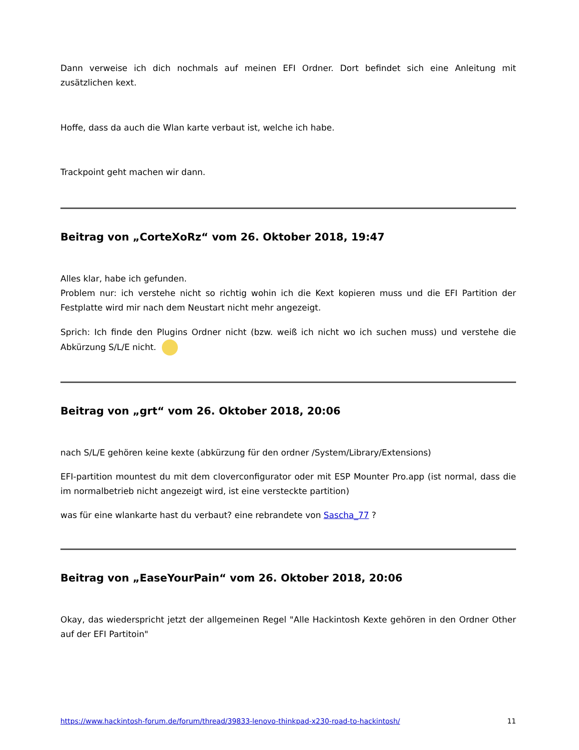Dann verweise ich dich nochmals auf meinen EFI Ordner. Dort befindet sich eine Anleitung mit zusätzlichen kext.
Hoffe, dass da auch die Wlan karte verbaut ist, welche ich habe.
Trackpoint geht machen wir dann.
Beitrag von „CorteXoRz“ vom 26. Oktober 2018, 19:47
Alles klar, habe ich gefunden.
Problem nur: ich verstehe nicht so richtig wohin ich die Kext kopieren muss und die EFI Partition der Festplatte wird mir nach dem Neustart nicht mehr angezeigt.
Sprich: Ich finde den Plugins Ordner nicht (bzw. weiß ich nicht wo ich suchen muss) und verstehe die Abkürzung S/L/E nicht.
Beitrag von „grt“ vom 26. Oktober 2018, 20:06
nach S/L/E gehören keine kexte (abkürzung für den ordner /System/Library/Extensions)
EFI-partition mountest du mit dem cloverconfigurator oder mit ESP Mounter Pro.app (ist normal, dass die im normalbetrieb nicht angezeigt wird, ist eine versteckte partition)
was für eine wlankarte hast du verbaut? eine rebrandete von Sascha_77 ?
Beitrag von „EaseYourPain“ vom 26. Oktober 2018, 20:06
Okay, das wiederspricht jetzt der allgemeinen Regel "Alle Hackintosh Kexte gehören in den Ordner Other auf der EFI Partitoin"
https://www.hackintosh-forum.de/forum/thread/39833-lenovo-thinkpad-x230-road-to-hackintosh/ 11